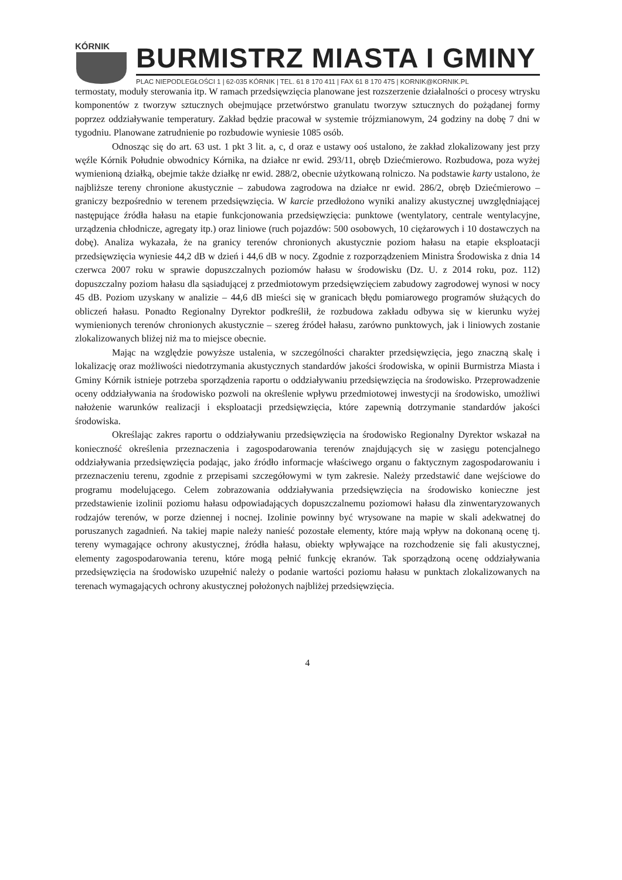KÓRNIK
BURMISTRZ MIASTA I GMINY
PLAC NIEPODLEGŁOŚCI 1 | 62-035 KÓRNIK | TEL. 61 8 170 411 | FAX 61 8 170 475 | KORNIK@KORNIK.PL
termostaty, moduły sterowania itp. W ramach przedsięwzięcia planowane jest rozszerzenie działalności o procesy wtrysku komponentów z tworzyw sztucznych obejmujące przetwórstwo granulatu tworzyw sztucznych do pożądanej formy poprzez oddziaływanie temperatury. Zakład będzie pracował w systemie trójzmianowym, 24 godziny na dobę 7 dni w tygodniu. Planowane zatrudnienie po rozbudowie wyniesie 1085 osób.
Odnosząc się do art. 63 ust. 1 pkt 3 lit. a, c, d oraz e ustawy ooś ustalono, że zakład zlokalizowany jest przy węźle Kórnik Południe obwodnicy Kórnika, na działce nr ewid. 293/11, obręb Dziećmierowo. Rozbudowa, poza wyżej wymienioną działką, obejmie także działkę nr ewid. 288/2, obecnie użytkowaną rolniczo. Na podstawie karty ustalono, że najbliższe tereny chronione akustycznie – zabudowa zagrodowa na działce nr ewid. 286/2, obręb Dziećmierowo – graniczy bezpośrednio w terenem przedsięwzięcia. W karcie przedłożono wyniki analizy akustycznej uwzględniającej następujące źródła hałasu na etapie funkcjonowania przedsięwzięcia: punktowe (wentylatory, centrale wentylacyjne, urządzenia chłodnicze, agregaty itp.) oraz liniowe (ruch pojazdów: 500 osobowych, 10 ciężarowych i 10 dostawczych na dobę). Analiza wykazała, że na granicy terenów chronionych akustycznie poziom hałasu na etapie eksploatacji przedsięwzięcia wyniesie 44,2 dB w dzień i 44,6 dB w nocy. Zgodnie z rozporządzeniem Ministra Środowiska z dnia 14 czerwca 2007 roku w sprawie dopuszczalnych poziomów hałasu w środowisku (Dz. U. z 2014 roku, poz. 112) dopuszczalny poziom hałasu dla sąsiadującej z przedmiotowym przedsięwzięciem zabudowy zagrodowej wynosi w nocy 45 dB. Poziom uzyskany w analizie – 44,6 dB mieści się w granicach błędu pomiarowego programów służących do obliczeń hałasu. Ponadto Regionalny Dyrektor podkreślił, że rozbudowa zakładu odbywa się w kierunku wyżej wymienionych terenów chronionych akustycznie – szereg źródeł hałasu, zarówno punktowych, jak i liniowych zostanie zlokalizowanych bliżej niż ma to miejsce obecnie.
Mając na względzie powyższe ustalenia, w szczególności charakter przedsięwzięcia, jego znaczną skalę i lokalizację oraz możliwości niedotrzymania akustycznych standardów jakości środowiska, w opinii Burmistrza Miasta i Gminy Kórnik istnieje potrzeba sporządzenia raportu o oddziaływaniu przedsięwzięcia na środowisko. Przeprowadzenie oceny oddziaływania na środowisko pozwoli na określenie wpływu przedmiotowej inwestycji na środowisko, umożliwi nałożenie warunków realizacji i eksploatacji przedsięwzięcia, które zapewnią dotrzymanie standardów jakości środowiska.
Określając zakres raportu o oddziaływaniu przedsięwzięcia na środowisko Regionalny Dyrektor wskazał na konieczność określenia przeznaczenia i zagospodarowania terenów znajdujących się w zasięgu potencjalnego oddziaływania przedsięwzięcia podając, jako źródło informacje właściwego organu o faktycznym zagospodarowaniu i przeznaczeniu terenu, zgodnie z przepisami szczegółowymi w tym zakresie. Należy przedstawić dane wejściowe do programu modelującego. Celem zobrazowania oddziaływania przedsięwzięcia na środowisko konieczne jest przedstawienie izolinii poziomu hałasu odpowiadających dopuszczalnemu poziomowi hałasu dla zinwentaryzowanych rodzajów terenów, w porze dziennej i nocnej. Izolinie powinny być wrysowane na mapie w skali adekwatnej do poruszanych zagadnień. Na takiej mapie należy nanieść pozostałe elementy, które mają wpływ na dokonaną ocenę tj. tereny wymagające ochrony akustycznej, źródła hałasu, obiekty wpływające na rozchodzenie się fali akustycznej, elementy zagospodarowania terenu, które mogą pełnić funkcję ekranów. Tak sporządzoną ocenę oddziaływania przedsięwzięcia na środowisko uzupełnić należy o podanie wartości poziomu hałasu w punktach zlokalizowanych na terenach wymagających ochrony akustycznej położonych najbliżej przedsięwzięcia.
4